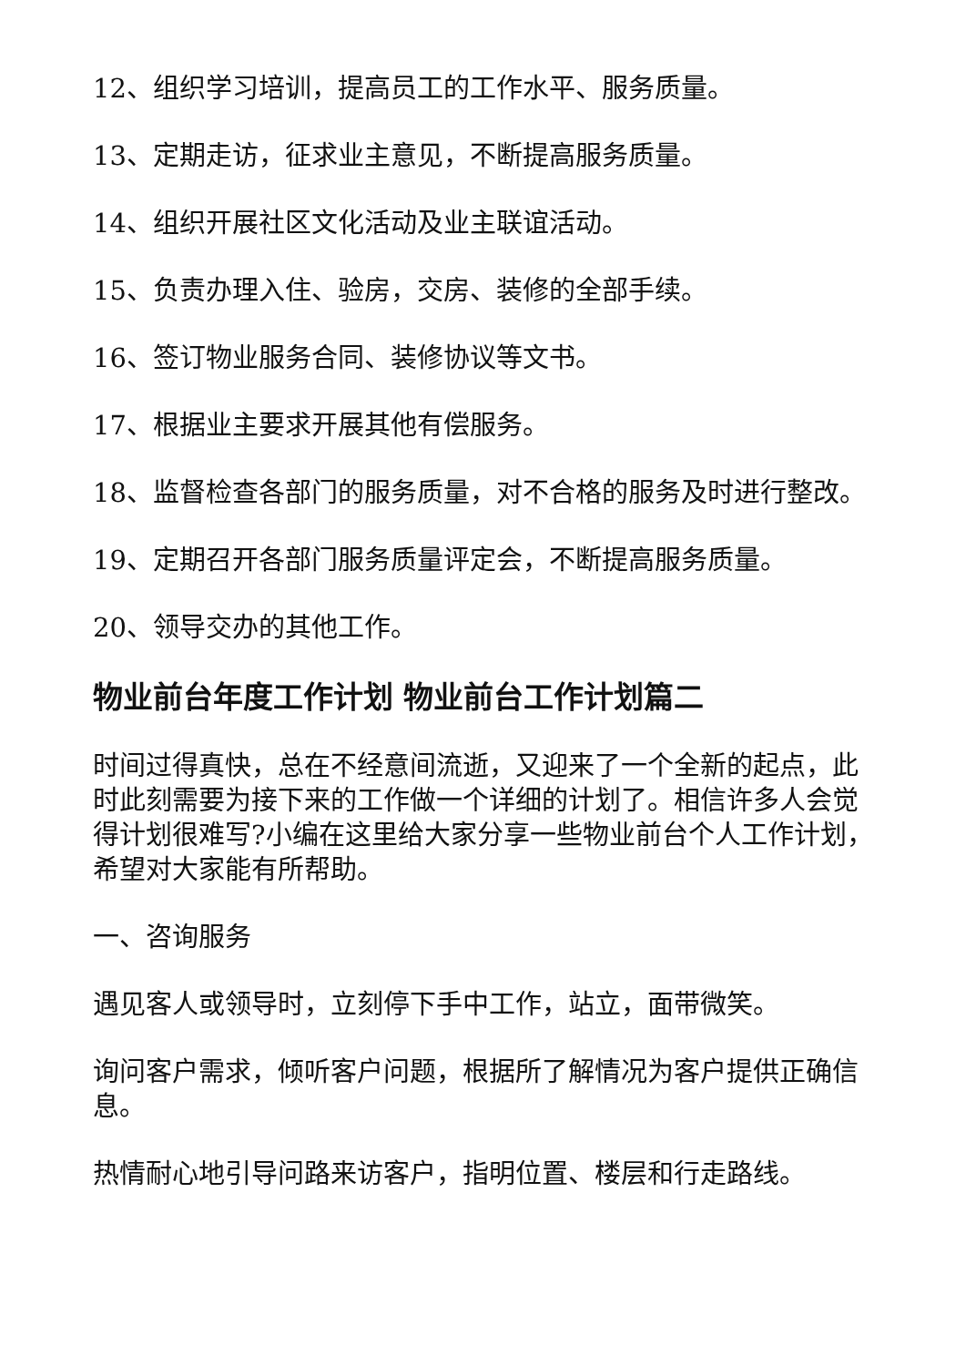12、组织学习培训，提高员工的工作水平、服务质量。
13、定期走访，征求业主意见，不断提高服务质量。
14、组织开展社区文化活动及业主联谊活动。
15、负责办理入住、验房，交房、装修的全部手续。
16、签订物业服务合同、装修协议等文书。
17、根据业主要求开展其他有偿服务。
18、监督检查各部门的服务质量，对不合格的服务及时进行整改。
19、定期召开各部门服务质量评定会，不断提高服务质量。
20、领导交办的其他工作。
物业前台年度工作计划 物业前台工作计划篇二
时间过得真快，总在不经意间流逝，又迎来了一个全新的起点，此时此刻需要为接下来的工作做一个详细的计划了。相信许多人会觉得计划很难写?小编在这里给大家分享一些物业前台个人工作计划，希望对大家能有所帮助。
一、咨询服务
遇见客人或领导时，立刻停下手中工作，站立，面带微笑。
询问客户需求，倾听客户问题，根据所了解情况为客户提供正确信息。
热情耐心地引导问路来访客户，指明位置、楼层和行走路线。